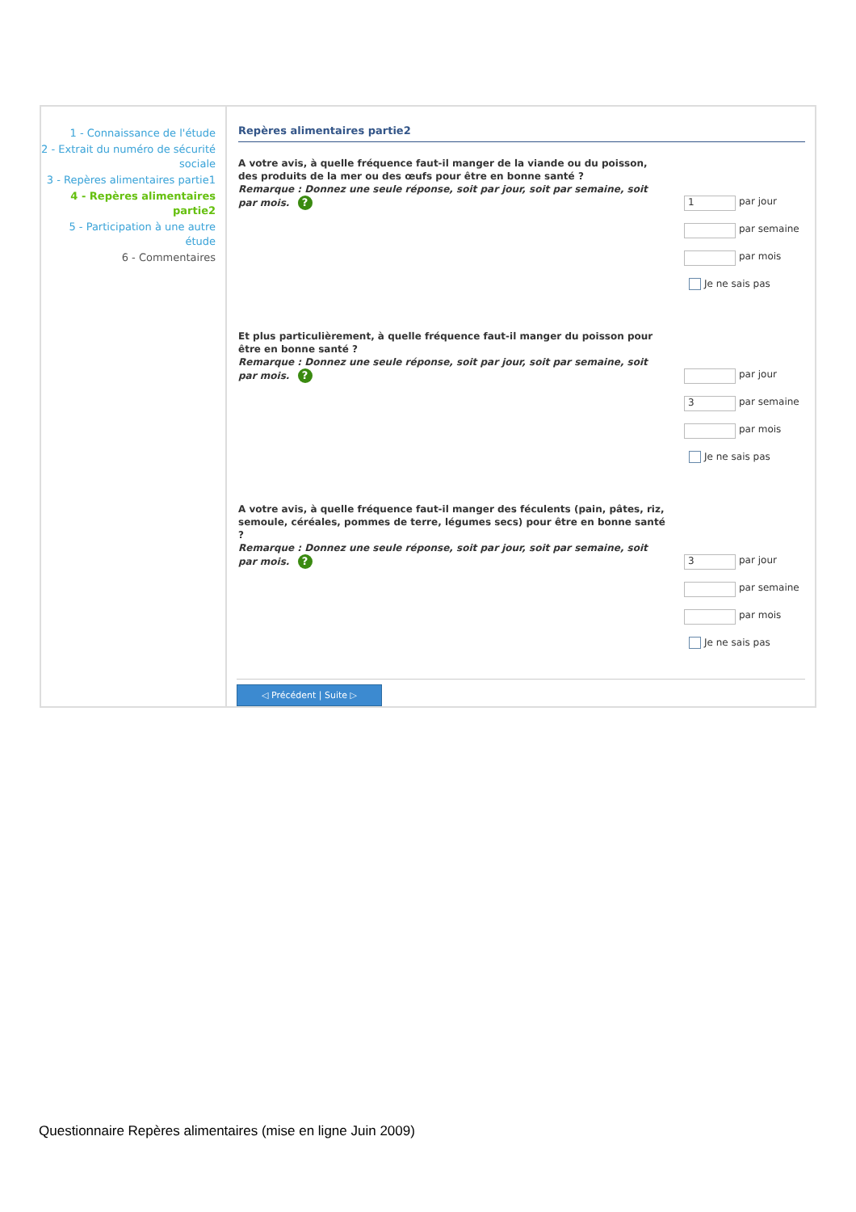1 - Connaissance de l'étude
2 - Extrait du numéro de sécurité sociale
3 - Repères alimentaires partie1
4 - Repères alimentaires partie2
5 - Participation à une autre étude
6 - Commentaires
Repères alimentaires partie2
A votre avis, à quelle fréquence faut-il manger de la viande ou du poisson, des produits de la mer ou des œufs pour être en bonne santé ?
Remarque : Donnez une seule réponse, soit par jour, soit par semaine, soit par mois. ?
1
par jour
par semaine
par mois
Je ne sais pas
Et plus particulièrement, à quelle fréquence faut-il manger du poisson pour être en bonne santé ?
Remarque : Donnez une seule réponse, soit par jour, soit par semaine, soit par mois. ?
par jour
3
par semaine
par mois
Je ne sais pas
A votre avis, à quelle fréquence faut-il manger des féculents (pain, pâtes, riz, semoule, céréales, pommes de terre, légumes secs) pour être en bonne santé ?
Remarque : Donnez une seule réponse, soit par jour, soit par semaine, soit par mois. ?
3
par jour
par semaine
par mois
Je ne sais pas
◁ Précédent | Suite ▷
Questionnaire Repères alimentaires (mise en ligne Juin 2009)